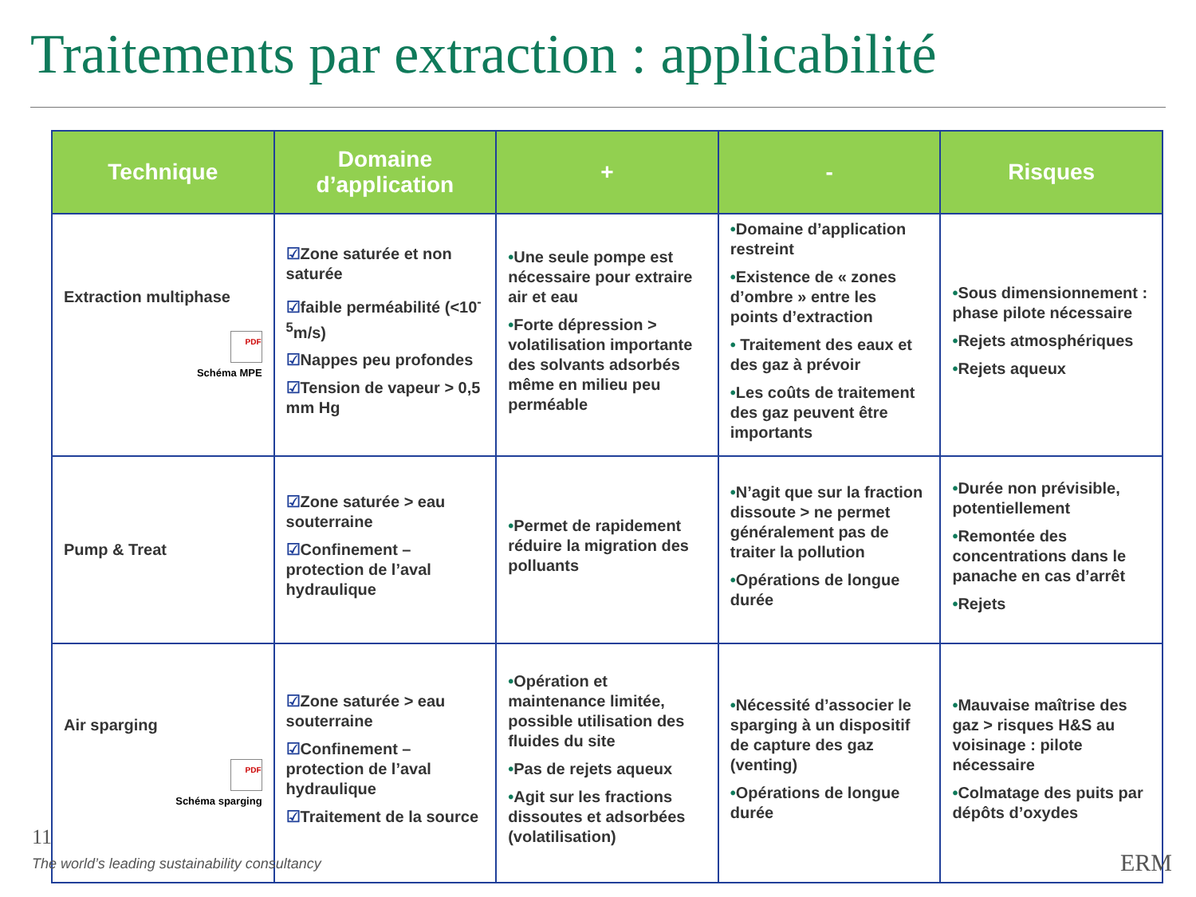Traitements par extraction : applicabilité
| Technique | Domaine d’application | + | - | Risques |
| --- | --- | --- | --- | --- |
| Extraction multiphase PDF Schéma MPE | ☑ Zone saturée et non saturée ☑ faible perméabilité (<10<sup>-5</sup>m/s) ☑ Nappes peu profondes ☑ Tension de vapeur > 0,5 mm Hg | • Une seule pompe est nécessaire pour extraire air et eau • Forte dépression > volatilisation importante des solvants adsorbés même en milieu peu perméable | • Domaine d’application restreint • Existence de « zones d’ombre » entre les points d’extraction • Traitement des eaux et des gaz à prévoir • Les coûts de traitement des gaz peuvent être importants | • Sous dimensionnement : phase pilote nécessaire • Rejets atmosphériques • Rejets aqueux |
| Pump & Treat | ☑ Zone saturée > eau souterraine ☑ Confinement – protection de l’aval hydraulique | • Permet de rapidement réduire la migration des polluants | • N’agit que sur la fraction dissoute > ne permet généralement pas de traiter la pollution • Opérations de longue durée | • Durée non prévisible, potentiellement • Remontée des concentrations dans le panache en cas d’arrêt • Rejets |
| Air sparging PDF Schéma sparging | ☑ Zone saturée > eau souterraine ☑ Confinement – protection de l’aval hydraulique ☑ Traitement de la source | • Opération et maintenance limitée, possible utilisation des fluides du site • Pas de rejets aqueux • Agit sur les fractions dissoutes et adsorbées (volatilisation) | • Nécessité d’associer le sparging à un dispositif de capture des gaz (venting) • Opérations de longue durée | • Mauvaise maîtrise des gaz > risques H&S au voisinage : pilote nécessaire • Colmatage des puits par dépôts d’oxydes |
11
The world’s leading sustainability consultancy
ERM